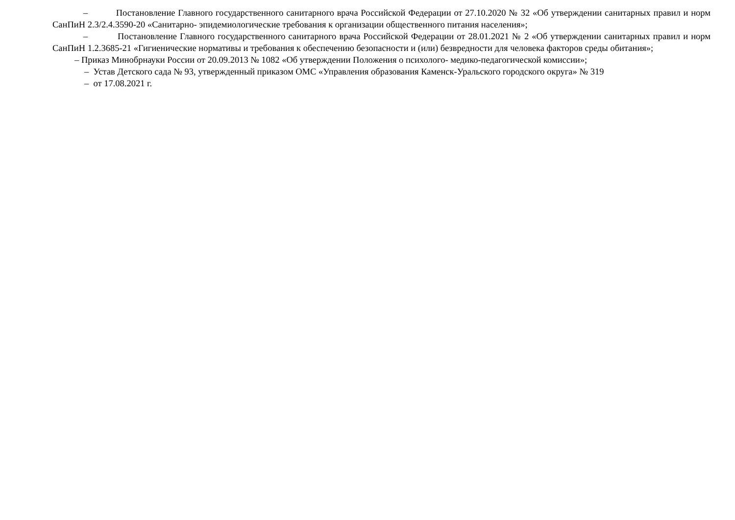– Постановление Главного государственного санитарного врача Российской Федерации от 27.10.2020 № 32 «Об утверждении санитарных правил и норм СанПиН 2.3/2.4.3590-20 «Санитарно- эпидемиологические требования к организации общественного питания населения»;
– Постановление Главного государственного санитарного врача Российской Федерации от 28.01.2021 № 2 «Об утверждении санитарных правил и норм СанПиН 1.2.3685-21 «Гигиенические нормативы и требования к обеспечению безопасности и (или) безвредности для человека факторов среды обитания»;
– Приказ Минобрнауки России от 20.09.2013 № 1082 «Об утверждении Положения о психолого- медико-педагогической комиссии»;
– Устав Детского сада № 93, утвержденный приказом ОМС «Управления образования Каменск-Уральского городского округа» № 319
– от 17.08.2021 г.